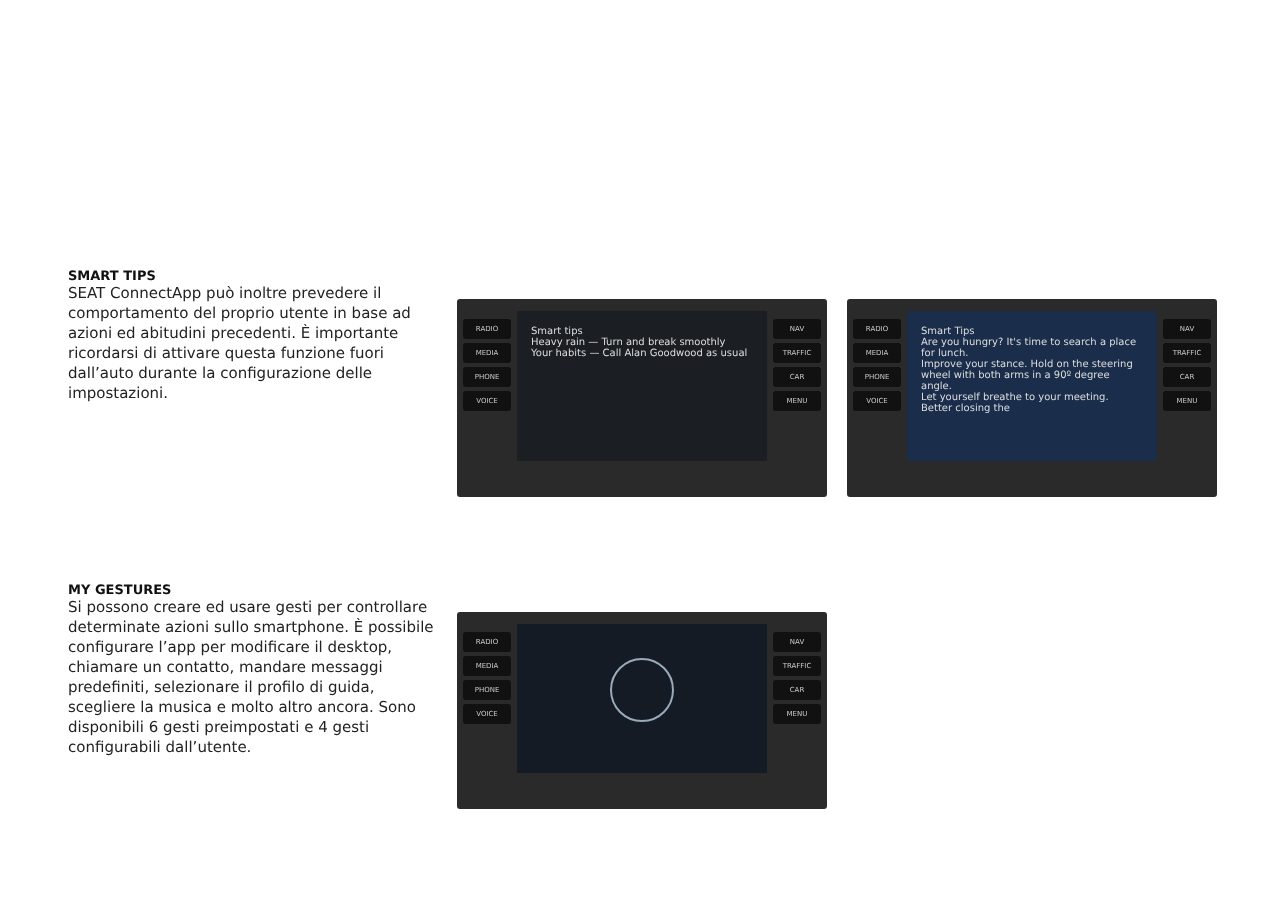SMART TIPS
SEAT ConnectApp può inoltre prevedere il comportamento del proprio utente in base ad azioni ed abitudini precedenti. È importante ricordarsi di attivare questa funzione fuori dall’auto durante la configurazione delle impostazioni.
RADIO
MEDIA
PHONE
VOICE
Smart tips
Heavy rain — Turn and break smoothly
Your habits — Call Alan Goodwood as usual
NAV
TRAFFIC
CAR
MENU
RADIO
MEDIA
PHONE
VOICE
Smart Tips
Are you hungry? It's time to search a place for lunch.
Improve your stance. Hold on the steering wheel with both arms in a 90º degree angle.
Let yourself breathe to your meeting.
Better closing the
NAV
TRAFFIC
CAR
MENU
MY GESTURES
Si possono creare ed usare gesti per controllare determinate azioni sullo smartphone. È possibile configurare l’app per modificare il desktop, chiamare un contatto, mandare messaggi predefiniti, selezionare il profilo di guida, scegliere la musica e molto altro ancora. Sono disponibili 6 gesti preimpostati e 4 gesti configurabili dall’utente.
RADIO
MEDIA
PHONE
VOICE
NAV
TRAFFIC
CAR
MENU